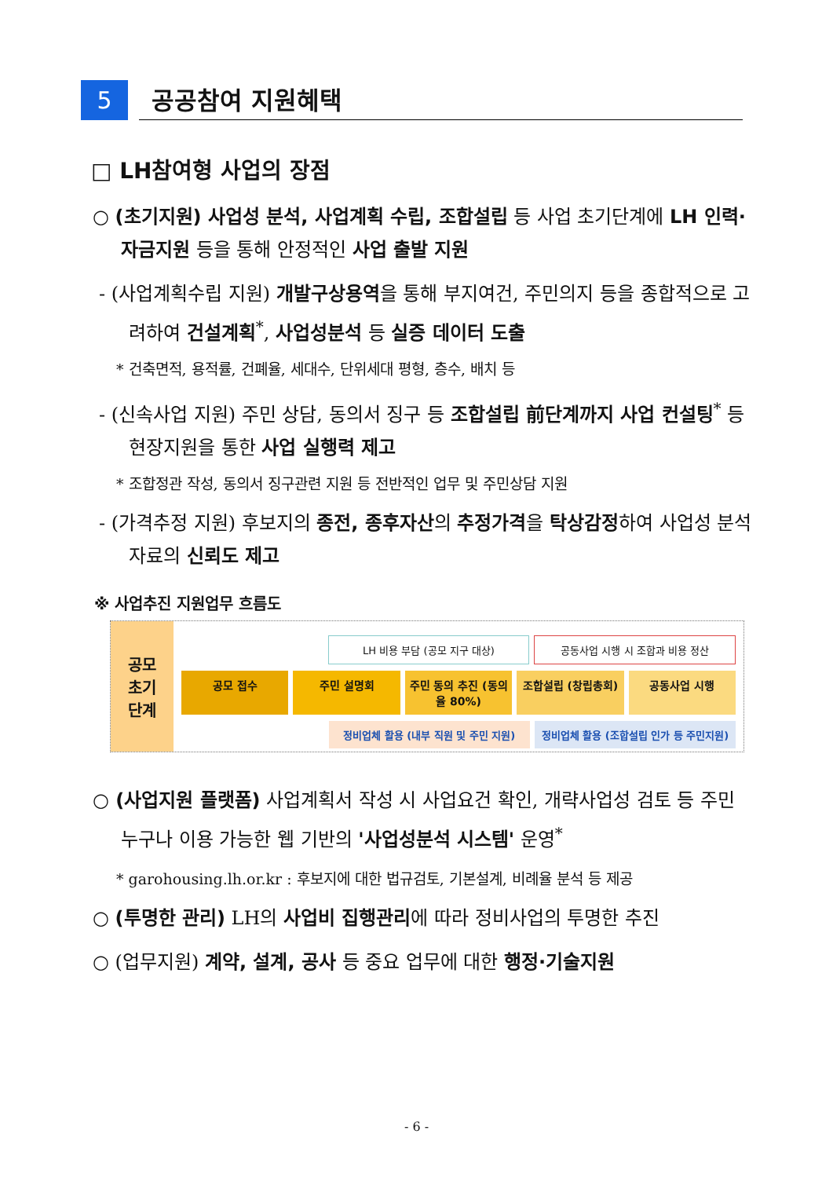5
공공참여 지원혜택
□ LH참여형 사업의 장점
○ (초기지원) 사업성 분석, 사업계획 수립, 조합설립 등 사업 초기단계에 LH 인력·자금지원 등을 통해 안정적인 사업 출발 지원
- (사업계획수립 지원) 개발구상용역을 통해 부지여건, 주민의지 등을 종합적으로 고려하여 건설계획<sup>*</sup>, 사업성분석 등 실증 데이터 도출
* 건축면적, 용적률, 건폐율, 세대수, 단위세대 평형, 층수, 배치 등
- (신속사업 지원) 주민 상담, 동의서 징구 등 조합설립 前단계까지 사업 컨설팅<sup>*</sup> 등 현장지원을 통한 사업 실행력 제고
* 조합정관 작성, 동의서 징구관련 지원 등 전반적인 업무 및 주민상담 지원
- (가격추정 지원) 후보지의 종전, 종후자산의 추정가격을 탁상감정하여 사업성 분석 자료의 신뢰도 제고
※ 사업추진 지원업무 흐름도
공모
초기
단계
LH 비용 부담 (공모 지구 대상) 공동사업 시행 시 조합과 비용 정산
공모 접수 주민 설명회 주민 동의 추진 (동의율 80%) 조합설립 (창립총회) 공동사업 시행
정비업체 활용 (내부 직원 및 주민 지원) 정비업체 활용 (조합설립 인가 등 주민지원)
○ (사업지원 플랫폼) 사업계획서 작성 시 사업요건 확인, 개략사업성 검토 등 주민 누구나 이용 가능한 웹 기반의 '사업성분석 시스템' 운영<sup>*</sup>
* garohousing.lh.or.kr : 후보지에 대한 법규검토, 기본설계, 비례율 분석 등 제공
○ (투명한 관리) LH의 사업비 집행관리에 따라 정비사업의 투명한 추진
○ (업무지원) 계약, 설계, 공사 등 중요 업무에 대한 행정·기술지원
- 6 -